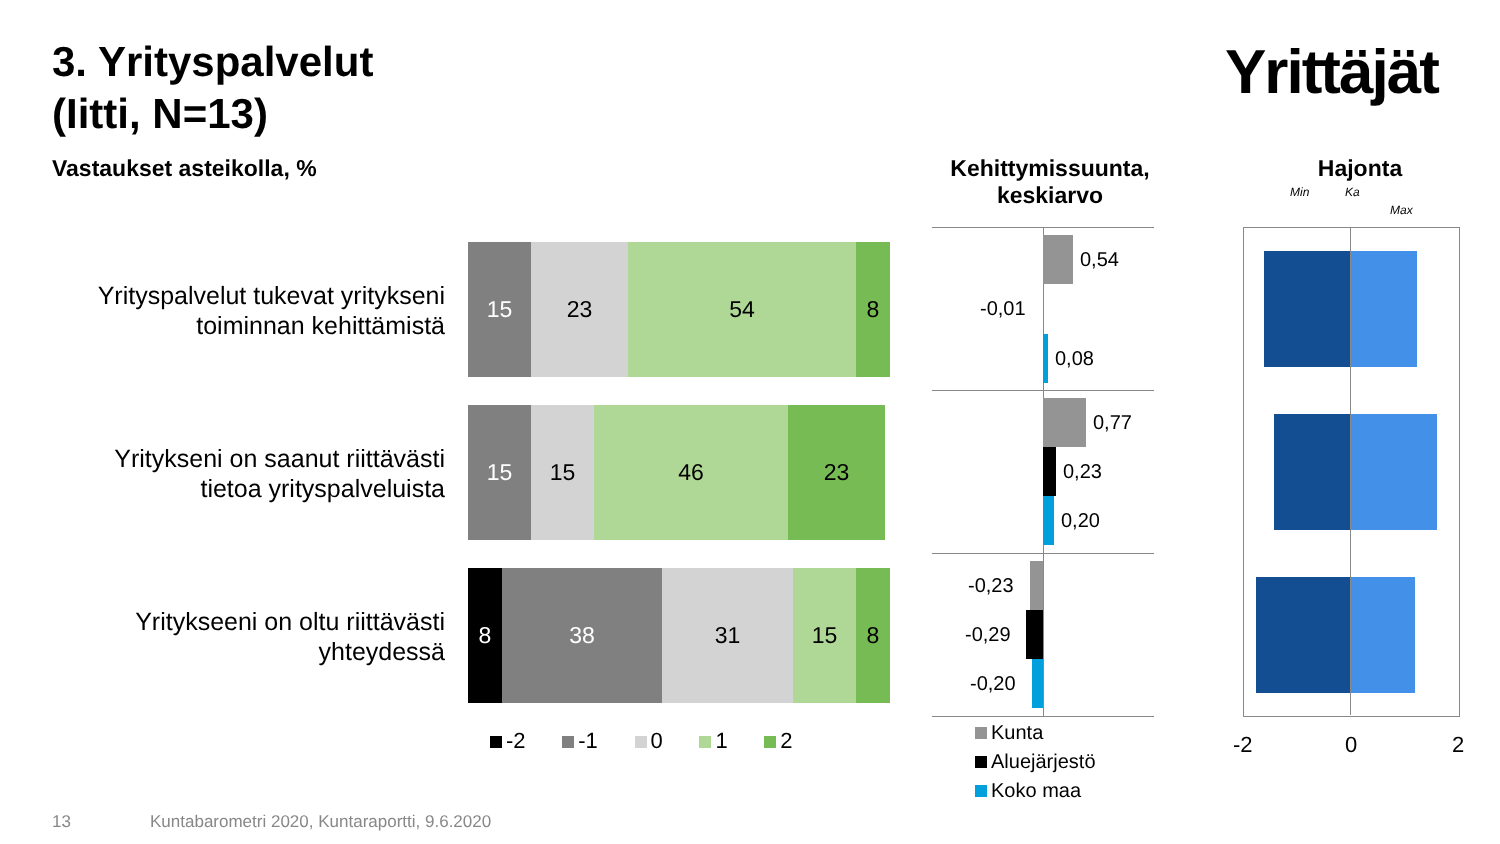3. Yrityspalvelut
(Iitti, N=13)
Yrittäjät
Vastaukset asteikolla, %
Kehittymissuunta, keskiarvo
Hajonta
Min Ka
Max
Yrityspalvelut tukevat yritykseni toiminnan kehittämistä
15 23 54 8
Yritykseni on saanut riittävästi tietoa yrityspalveluista
15 15 46 23
Yritykseeni on oltu riittävästi yhteydessä
8 38 31 15 8
-2 -1 0 1 2
0,54
-0,01
0,08
0,77
0,23
0,20
-0,23
-0,29
-0,20
Kunta
Aluejärjestö
Koko maa
-2 0 2
13
Kuntabarometri 2020, Kuntaraportti, 9.6.2020